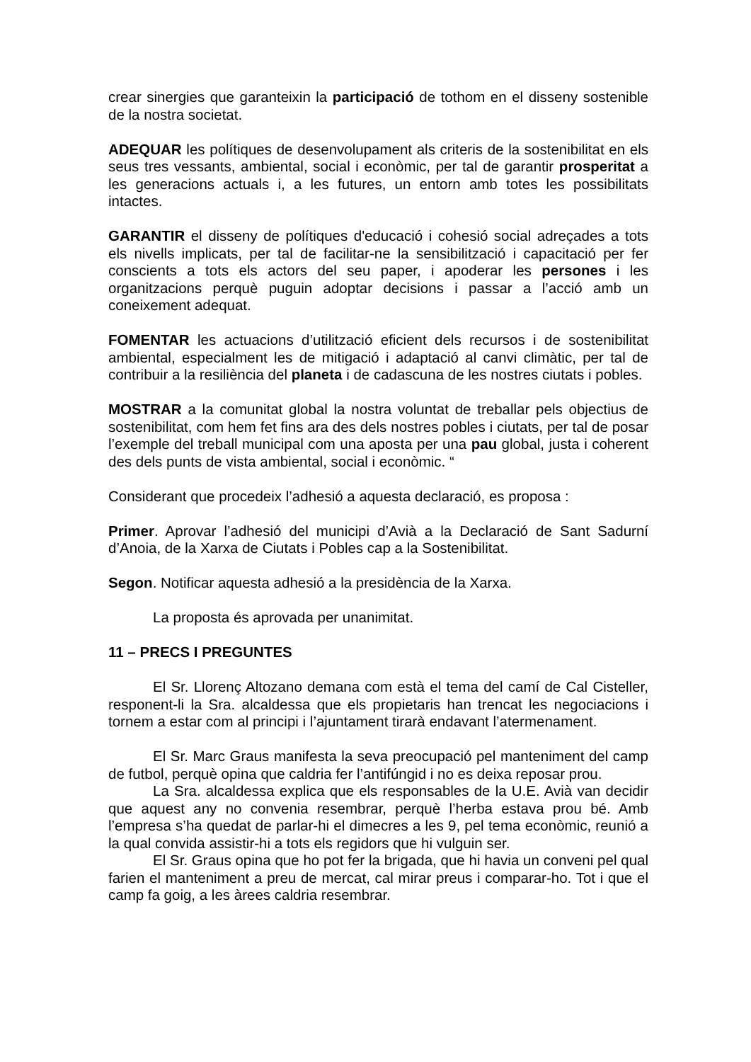crear sinergies que garanteixin la participació de tothom en el disseny sostenible de la nostra societat.
ADEQUAR les polítiques de desenvolupament als criteris de la sostenibilitat en els seus tres vessants, ambiental, social i econòmic, per tal de garantir prosperitat a les generacions actuals i, a les futures, un entorn amb totes les possibilitats intactes.
GARANTIR el disseny de polítiques d'educació i cohesió social adreçades a tots els nivells implicats, per tal de facilitar-ne la sensibilització i capacitació per fer conscients a tots els actors del seu paper, i apoderar les persones i les organitzacions perquè puguin adoptar decisions i passar a l’acció amb un coneixement adequat.
FOMENTAR les actuacions d’utilització eficient dels recursos i de sostenibilitat ambiental, especialment les de mitigació i adaptació al canvi climàtic, per tal de contribuir a la resiliència del planeta i de cadascuna de les nostres ciutats i pobles.
MOSTRAR a la comunitat global la nostra voluntat de treballar pels objectius de sostenibilitat, com hem fet fins ara des dels nostres pobles i ciutats, per tal de posar l’exemple del treball municipal com una aposta per una pau global, justa i coherent des dels punts de vista ambiental, social i econòmic. “
Considerant que procedeix l’adhesió a aquesta declaració, es proposa :
Primer. Aprovar l’adhesió del municipi d’Avià a la Declaració de Sant Sadurní d’Anoia, de la Xarxa de Ciutats i Pobles cap a la Sostenibilitat.
Segon. Notificar aquesta adhesió a la presidència de la Xarxa.
La proposta és aprovada per unanimitat.
11 – PRECS I PREGUNTES
El Sr. Llorenç Altozano demana com està el tema del camí de Cal Cisteller, responent-li la Sra. alcaldessa que els propietaris han trencat les negociacions i tornem a estar com al principi i l’ajuntament tirarà endavant l’atermenament.
El Sr. Marc Graus manifesta la seva preocupació pel manteniment del camp de futbol, perquè opina que caldria fer l’antifúngid i no es deixa reposar prou.
La Sra. alcaldessa explica que els responsables de la U.E. Avià van decidir que aquest any no convenia resembrar, perquè l’herba estava prou bé. Amb l’empresa s’ha quedat de parlar-hi el dimecres a les 9, pel tema econòmic, reunió a la qual convida assistir-hi a tots els regidors que hi vulguin ser.
El Sr. Graus opina que ho pot fer la brigada, que hi havia un conveni pel qual farien el manteniment a preu de mercat, cal mirar preus i comparar-ho. Tot i que el camp fa goig, a les àrees caldria resembrar.